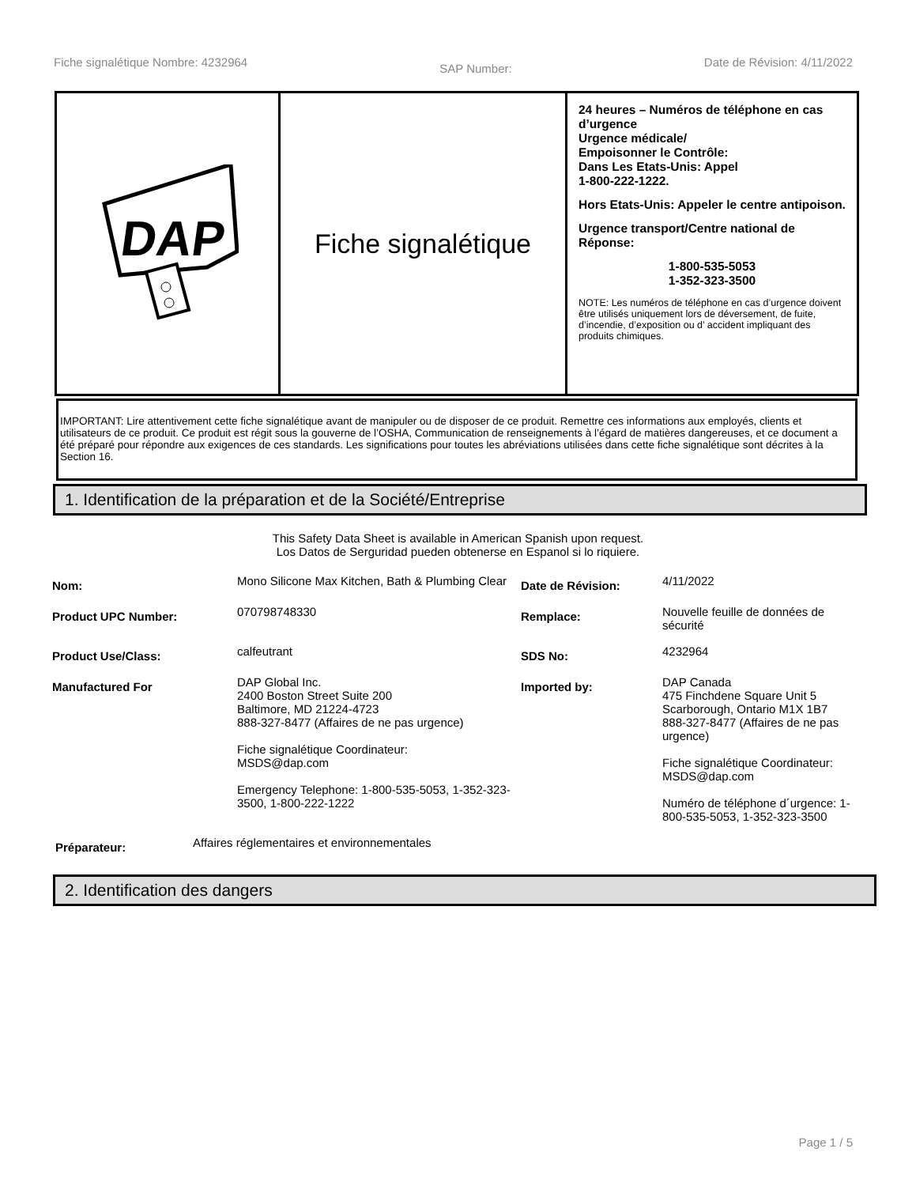Fiche signalétique Nombre: 4232964 SAP Number: Date de Révision: 4/11/2022
DAP
Fiche signalétique
24 heures – Numéros de téléphone en cas d’urgence
Urgence médicale/
Empoisonner le Contrôle:
Dans Les Etats-Unis: Appel
1-800-222-1222.
Hors Etats-Unis: Appeler le centre antipoison.
Urgence transport/Centre national de Réponse:
1-800-535-5053
1-352-323-3500
NOTE: Les numéros de téléphone en cas d’urgence doivent être utilisés uniquement lors de déversement, de fuite, d’incendie, d’exposition ou d’ accident impliquant des produits chimiques.
IMPORTANT: Lire attentivement cette fiche signalétique avant de manipuler ou de disposer de ce produit. Remettre ces informations aux employés, clients et utilisateurs de ce produit. Ce produit est régit sous la gouverne de l’OSHA, Communication de renseignements à l’égard de matières dangereuses, et ce document a été préparé pour répondre aux exigences de ces standards. Les significations pour toutes les abréviations utilisées dans cette fiche signalétique sont décrites à la Section 16.
1. Identification de la préparation et de la Société/Entreprise
This Safety Data Sheet is available in American Spanish upon request.
Los Datos de Serguridad pueden obtenerse en Espanol si lo riquiere.
| Nom: | Mono Silicone Max Kitchen, Bath & Plumbing Clear | Date de Révision: | 4/11/2022 |
| Product UPC Number: | 070798748330 | Remplace: | Nouvelle feuille de données de sécurité |
| Product Use/Class: | calfeutrant | SDS No: | 4232964 |
| Manufactured For | DAP Global Inc. 2400 Boston Street Suite 200 Baltimore, MD 21224-4723 888-327-8477 (Affaires de ne pas urgence) Fiche signalétique Coordinateur: MSDS@dap.com Emergency Telephone: 1-800-535-5053, 1-352-323-3500, 1-800-222-1222 | Imported by: | DAP Canada 475 Finchdene Square Unit 5 Scarborough, Ontario M1X 1B7 888-327-8477 (Affaires de ne pas urgence) Fiche signalétique Coordinateur: MSDS@dap.com Numéro de téléphone d´urgence: 1-800-535-5053, 1-352-323-3500 |
| Préparateur: | Affaires réglementaires et environnementales |
2. Identification des dangers
Page 1 / 5